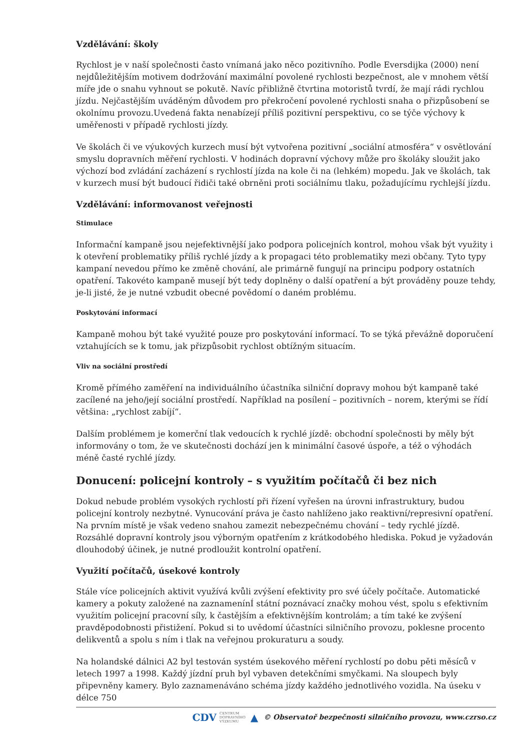Vzdělávání: školy
Rychlost je v naší společnosti často vnímaná jako něco pozitivního. Podle Eversdijka (2000) není nejdůležitějším motivem dodržování maximální povolené rychlosti bezpečnost, ale v mnohem větší míře jde o snahu vyhnout se pokutě. Navíc přibližně čtvrtina motoristů tvrdí, že mají rádi rychlou jízdu. Nejčastějším uváděným důvodem pro překročení povolené rychlosti snaha o přizpůsobení se okolnímu provozu.Uvedená fakta nenabízejí příliš pozitivní perspektivu, co se týče výchovy k uměřenosti v případě rychlosti jízdy.
Ve školách či ve výukových kurzech musí být vytvořena pozitivní „sociální atmosféra“ v osvětlování smyslu dopravních měření rychlosti. V hodinách dopravní výchovy může pro školáky sloužit jako výchozí bod zvládání zacházení s rychlostí jízda na kole či na (lehkém) mopedu. Jak ve školách, tak v kurzech musí být budoucí řidiči také obrněni proti sociálnímu tlaku, požadujícímu rychlejší jízdu.
Vzdělávání: informovanost veřejnosti
Stimulace
Informační kampaně jsou nejefektivnější jako podpora policejních kontrol, mohou však být využity i k otevření problematiky příliš rychlé jízdy a k propagaci této problematiky mezi občany. Tyto typy kampaní nevedou přímo ke změně chování, ale primárně fungují na principu podpory ostatních opatření. Takovéto kampaně musejí být tedy doplněny o další opatření a být prováděny pouze tehdy, je-li jisté, že je nutné vzbudit obecné povědomí o daném problému.
Poskytování informací
Kampaně mohou být také využité pouze pro poskytování informací. To se týká převážně doporučení vztahujících se k tomu, jak přizpůsobit rychlost obtížným situacím.
Vliv na sociální prostředí
Kromě přímého zaměření na individuálního účastníka silniční dopravy mohou být kampaně také zacílené na jeho/její sociální prostředí. Například na posílení – pozitivních – norem, kterými se řídí většina: „rychlost zabíjí“.
Dalším problémem je komerční tlak vedoucích k rychlé jízdě: obchodní společnosti by měly být informovány o tom, že ve skutečnosti dochází jen k minimální časové úspoře, a též o výhodách méně časté rychlé jízdy.
Donucení: policejní kontroly – s využitím počítačů či bez nich
Dokud nebude problém vysokých rychlostí při řízení vyřešen na úrovni infrastruktury, budou policejní kontroly nezbytné. Vynucování práva je často nahlíženo jako reaktivní/represivní opatření. Na prvním místě je však vedeno snahou zamezit nebezpečnému chování – tedy rychlé jízdě. Rozsáhlé dopravní kontroly jsou výborným opatřením z krátkodobého hlediska. Pokud je vyžadován dlouhodobý účinek, je nutné prodloužit kontrolní opatření.
Využití počítačů, úsekové kontroly
Stále více policejních aktivit využívá kvůli zvýšení efektivity pro své účely počítače. Automatické kamery a pokuty založené na zaznamenínÍ státní poznávací značky mohou vést, spolu s efektivním využitím policejní pracovní síly, k častějším a efektivnějším kontrolám; a tím také ke zvýšení pravděpodobnosti přistižení. Pokud si to uvědomí účastníci silničního provozu, poklesne procento delikventů a spolu s ním i tlak na veřejnou prokuraturu a soudy.
Na holandské dálnici A2 byl testován systém úsekového měření rychlostí po dobu pěti měsíců v letech 1997 a 1998. Každý jízdní pruh byl vybaven detekčními smyčkami. Na sloupech byly připevněny kamery. Bylo zaznamenáváno schéma jízdy každého jednotlivého vozidla. Na úseku v délce 750
CDV CENTRUM
DOPRAVNÍHO
VÝZKUMU ▲ © Observatoř bezpečnosti silničního provozu, www.czrso.cz